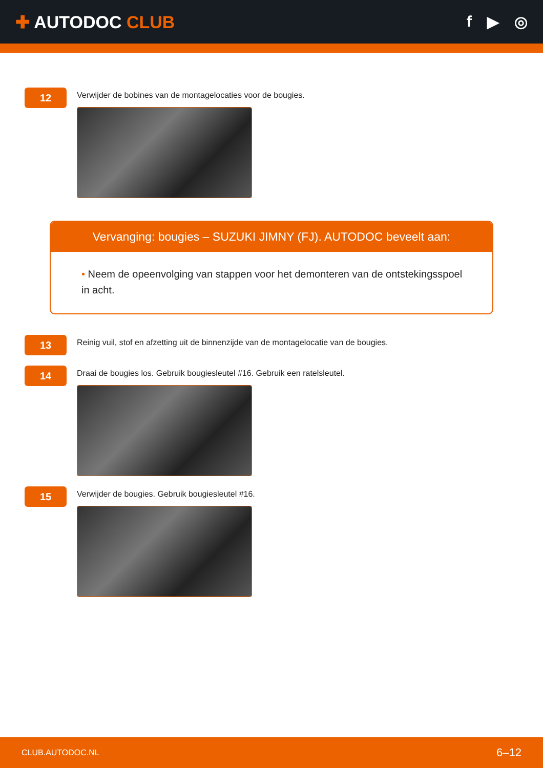✚ AUTODOC CLUB f ▶ ◎
12
Verwijder de bobines van de montagelocaties voor de bougies.
Vervanging: bougies – SUZUKI JIMNY (FJ). AUTODOC beveelt aan:
• Neem de opeenvolging van stappen voor het demonteren van de ontstekingsspoel in acht.
13
Reinig vuil, stof en afzetting uit de binnenzijde van de montagelocatie van de bougies.
14
Draai de bougies los. Gebruik bougiesleutel #16. Gebruik een ratelsleutel.
15
Verwijder de bougies. Gebruik bougiesleutel #16.
CLUB.AUTODOC.NL 6–12